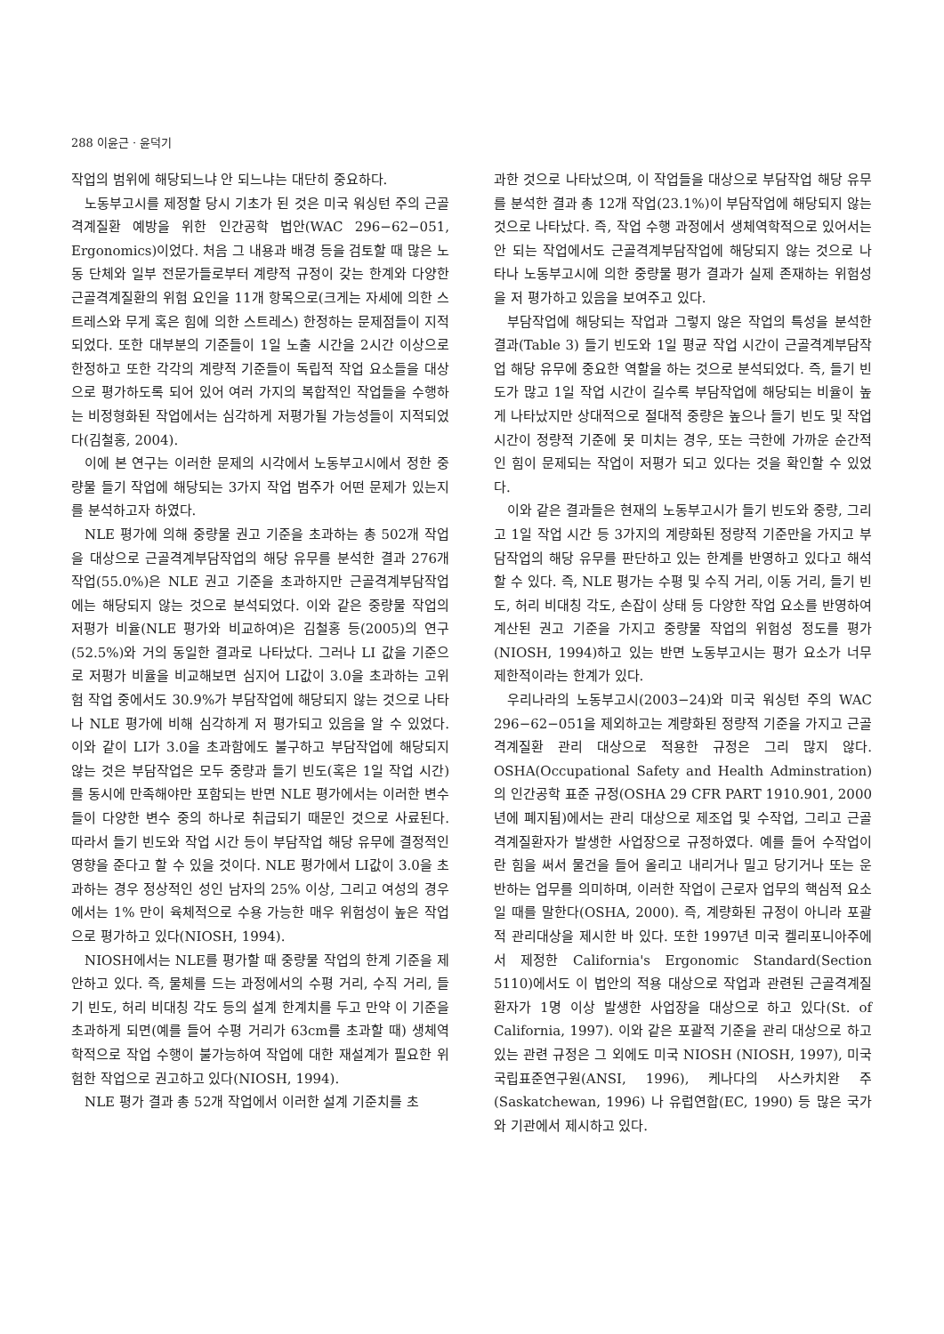288 이윤근 · 윤덕기
작업의 범위에 해당되느냐 안 되느냐는 대단히 중요하다.
노동부고시를 제정할 당시 기초가 된 것은 미국 워싱턴 주의 근골격계질환 예방을 위한 인간공학 법안(WAC 296−62−051, Ergonomics)이었다. 처음 그 내용과 배경 등을 검토할 때 많은 노동 단체와 일부 전문가들로부터 계량적 규정이 갖는 한계와 다양한 근골격계질환의 위험 요인을 11개 항목으로(크게는 자세에 의한 스트레스와 무게 혹은 힘에 의한 스트레스) 한정하는 문제점들이 지적되었다. 또한 대부분의 기준들이 1일 노출 시간을 2시간 이상으로 한정하고 또한 각각의 계량적 기준들이 독립적 작업 요소들을 대상으로 평가하도록 되어 있어 여러 가지의 복합적인 작업들을 수행하는 비정형화된 작업에서는 심각하게 저평가될 가능성들이 지적되었다(김철홍, 2004).
이에 본 연구는 이러한 문제의 시각에서 노동부고시에서 정한 중량물 들기 작업에 해당되는 3가지 작업 범주가 어떤 문제가 있는지를 분석하고자 하였다.
NLE 평가에 의해 중량물 권고 기준을 초과하는 총 502개 작업을 대상으로 근골격계부담작업의 해당 유무를 분석한 결과 276개 작업(55.0%)은 NLE 권고 기준을 초과하지만 근골격계부담작업에는 해당되지 않는 것으로 분석되었다. 이와 같은 중량물 작업의 저평가 비율(NLE 평가와 비교하여)은 김철홍 등(2005)의 연구(52.5%)와 거의 동일한 결과로 나타났다. 그러나 LI 값을 기준으로 저평가 비율을 비교해보면 심지어 LI값이 3.0을 초과하는 고위험 작업 중에서도 30.9%가 부담작업에 해당되지 않는 것으로 나타나 NLE 평가에 비해 심각하게 저 평가되고 있음을 알 수 있었다. 이와 같이 LI가 3.0을 초과함에도 불구하고 부담작업에 해당되지 않는 것은 부담작업은 모두 중량과 들기 빈도(혹은 1일 작업 시간)를 동시에 만족해야만 포함되는 반면 NLE 평가에서는 이러한 변수들이 다양한 변수 중의 하나로 취급되기 때문인 것으로 사료된다. 따라서 들기 빈도와 작업 시간 등이 부담작업 해당 유무에 결정적인 영향을 준다고 할 수 있을 것이다. NLE 평가에서 LI값이 3.0을 초과하는 경우 정상적인 성인 남자의 25% 이상, 그리고 여성의 경우에서는 1% 만이 육체적으로 수용 가능한 매우 위험성이 높은 작업으로 평가하고 있다(NIOSH, 1994).
NIOSH에서는 NLE를 평가할 때 중량물 작업의 한계 기준을 제안하고 있다. 즉, 물체를 드는 과정에서의 수평 거리, 수직 거리, 들기 빈도, 허리 비대칭 각도 등의 설계 한계치를 두고 만약 이 기준을 초과하게 되면(예를 들어 수평 거리가 63cm를 초과할 때) 생체역학적으로 작업 수행이 불가능하여 작업에 대한 재설계가 필요한 위험한 작업으로 권고하고 있다(NIOSH, 1994).
NLE 평가 결과 총 52개 작업에서 이러한 설계 기준치를 초
과한 것으로 나타났으며, 이 작업들을 대상으로 부담작업 해당 유무를 분석한 결과 총 12개 작업(23.1%)이 부담작업에 해당되지 않는 것으로 나타났다. 즉, 작업 수행 과정에서 생체역학적으로 있어서는 안 되는 작업에서도 근골격계부담작업에 해당되지 않는 것으로 나타나 노동부고시에 의한 중량물 평가 결과가 실제 존재하는 위험성을 저 평가하고 있음을 보여주고 있다.
부담작업에 해당되는 작업과 그렇지 않은 작업의 특성을 분석한 결과(Table 3) 들기 빈도와 1일 평균 작업 시간이 근골격계부담작업 해당 유무에 중요한 역할을 하는 것으로 분석되었다. 즉, 들기 빈도가 많고 1일 작업 시간이 길수록 부담작업에 해당되는 비율이 높게 나타났지만 상대적으로 절대적 중량은 높으나 들기 빈도 및 작업 시간이 정량적 기준에 못 미치는 경우, 또는 극한에 가까운 순간적인 힘이 문제되는 작업이 저평가 되고 있다는 것을 확인할 수 있었다.
이와 같은 결과들은 현재의 노동부고시가 들기 빈도와 중량, 그리고 1일 작업 시간 등 3가지의 계량화된 정량적 기준만을 가지고 부담작업의 해당 유무를 판단하고 있는 한계를 반영하고 있다고 해석할 수 있다. 즉, NLE 평가는 수평 및 수직 거리, 이동 거리, 들기 빈도, 허리 비대칭 각도, 손잡이 상태 등 다양한 작업 요소를 반영하여 계산된 권고 기준을 가지고 중량물 작업의 위험성 정도를 평가(NIOSH, 1994)하고 있는 반면 노동부고시는 평가 요소가 너무 제한적이라는 한계가 있다.
우리나라의 노동부고시(2003−24)와 미국 워싱턴 주의 WAC 296−62−051을 제외하고는 계량화된 정량적 기준을 가지고 근골격계질환 관리 대상으로 적용한 규정은 그리 많지 않다. OSHA(Occupational Safety and Health Adminstration)의 인간공학 표준 규정(OSHA 29 CFR PART 1910.901, 2000년에 폐지됨)에서는 관리 대상으로 제조업 및 수작업, 그리고 근골격계질환자가 발생한 사업장으로 규정하였다. 예를 들어 수작업이란 힘을 써서 물건을 들어 올리고 내리거나 밀고 당기거나 또는 운반하는 업무를 의미하며, 이러한 작업이 근로자 업무의 핵심적 요소일 때를 말한다(OSHA, 2000). 즉, 계량화된 규정이 아니라 포괄적 관리대상을 제시한 바 있다. 또한 1997년 미국 켈리포니아주에서 제정한 California's Ergonomic Standard(Section 5110)에서도 이 법안의 적용 대상으로 작업과 관련된 근골격계질환자가 1명 이상 발생한 사업장을 대상으로 하고 있다(St. of California, 1997). 이와 같은 포괄적 기준을 관리 대상으로 하고 있는 관련 규정은 그 외에도 미국 NIOSH (NIOSH, 1997), 미국 국립표준연구원(ANSI, 1996), 케나다의 사스카치완 주(Saskatchewan, 1996) 나 유럽연합(EC, 1990) 등 많은 국가와 기관에서 제시하고 있다.